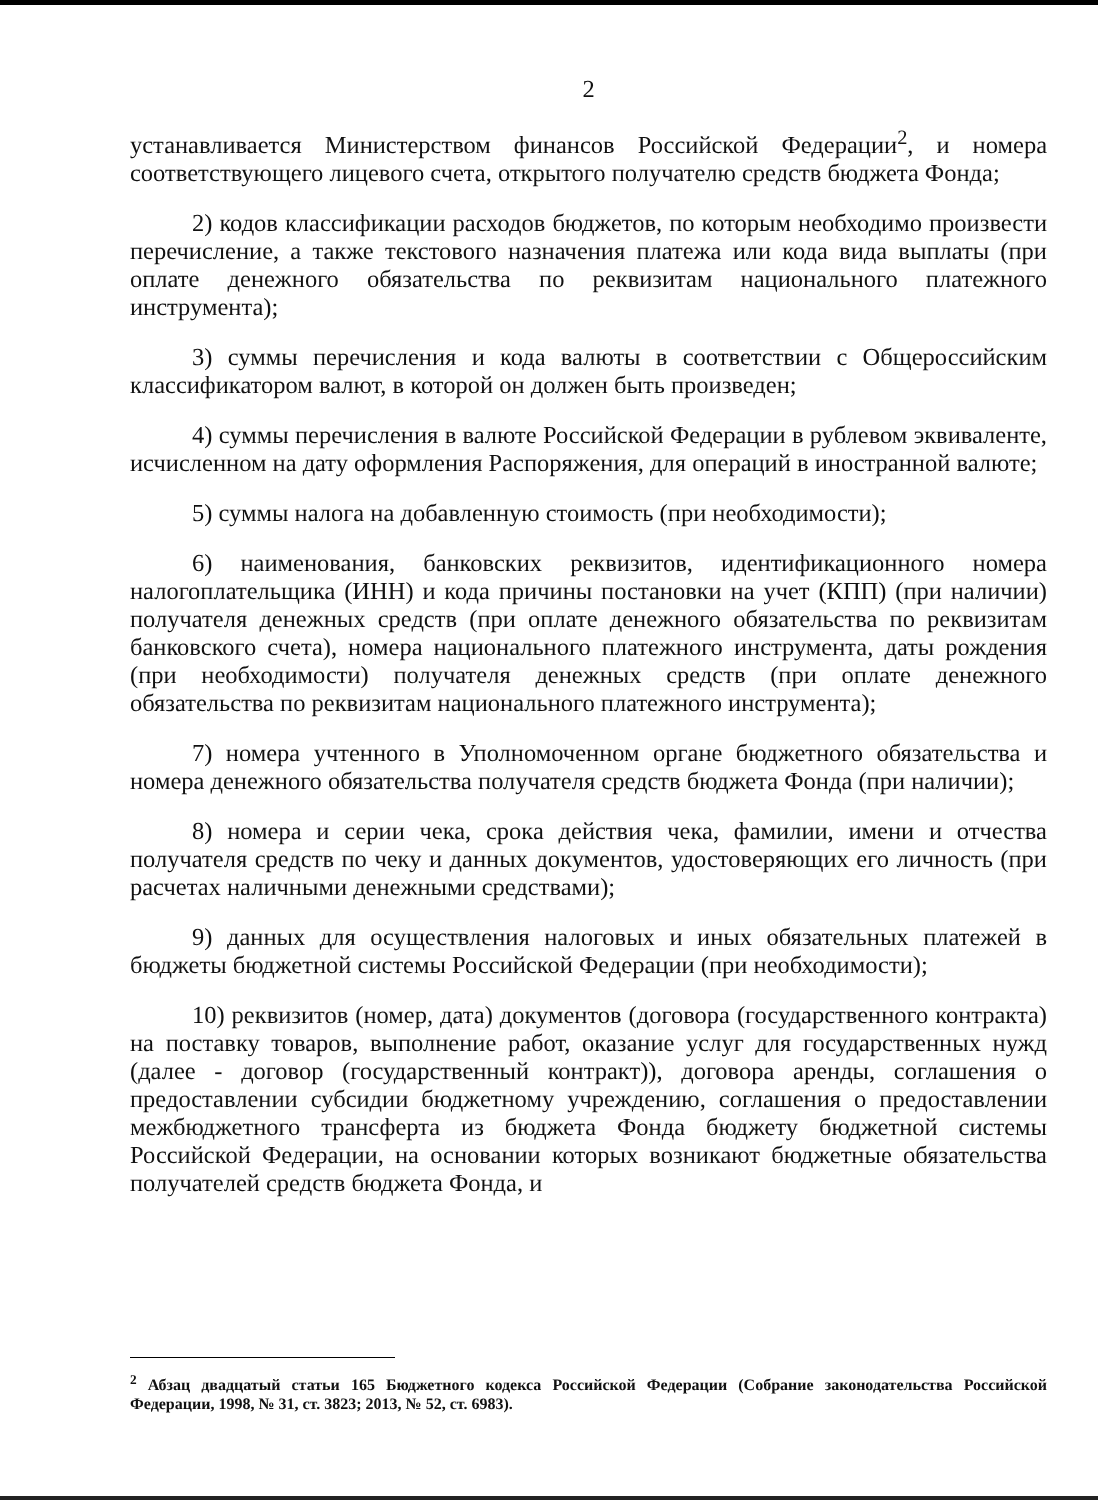2
устанавливается Министерством финансов Российской Федерации<sup>2</sup>, и номера соответствующего лицевого счета, открытого получателю средств бюджета Фонда;
2) кодов классификации расходов бюджетов, по которым необходимо произвести перечисление, а также текстового назначения платежа или кода вида выплаты (при оплате денежного обязательства по реквизитам национального платежного инструмента);
3) суммы перечисления и кода валюты в соответствии с Общероссийским классификатором валют, в которой он должен быть произведен;
4) суммы перечисления в валюте Российской Федерации в рублевом эквиваленте, исчисленном на дату оформления Распоряжения, для операций в иностранной валюте;
5) суммы налога на добавленную стоимость (при необходимости);
6) наименования, банковских реквизитов, идентификационного номера налогоплательщика (ИНН) и кода причины постановки на учет (КПП) (при наличии) получателя денежных средств (при оплате денежного обязательства по реквизитам банковского счета), номера национального платежного инструмента, даты рождения (при необходимости) получателя денежных средств (при оплате денежного обязательства по реквизитам национального платежного инструмента);
7) номера учтенного в Уполномоченном органе бюджетного обязательства и номера денежного обязательства получателя средств бюджета Фонда (при наличии);
8) номера и серии чека, срока действия чека, фамилии, имени и отчества получателя средств по чеку и данных документов, удостоверяющих его личность (при расчетах наличными денежными средствами);
9) данных для осуществления налоговых и иных обязательных платежей в бюджеты бюджетной системы Российской Федерации (при необходимости);
10) реквизитов (номер, дата) документов (договора (государственного контракта) на поставку товаров, выполнение работ, оказание услуг для государственных нужд (далее - договор (государственный контракт)), договора аренды, соглашения о предоставлении субсидии бюджетному учреждению, соглашения о предоставлении межбюджетного трансферта из бюджета Фонда бюджету бюджетной системы Российской Федерации, на основании которых возникают бюджетные обязательства получателей средств бюджета Фонда, и
<sup>2</sup> Абзац двадцатый статьи 165 Бюджетного кодекса Российской Федерации (Собрание законодательства Российской Федерации, 1998, № 31, ст. 3823; 2013, № 52, ст. 6983).